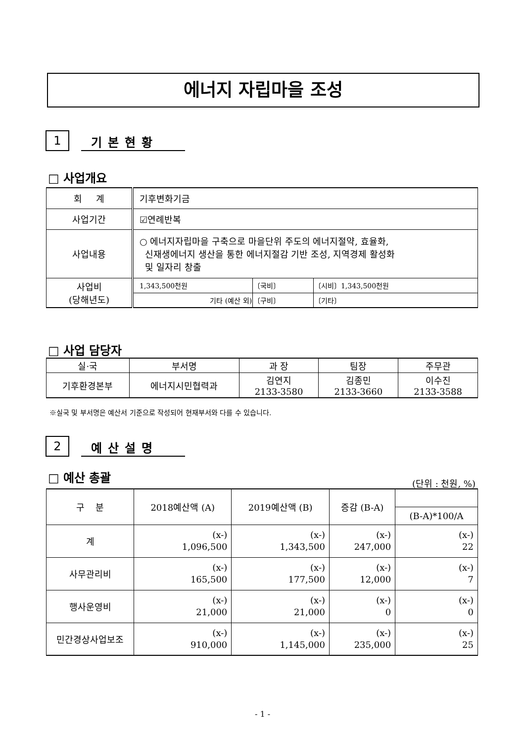에너지 자립마을 조성
1 기본현황
□ 사업개요
| 회 계 | 기후변화기금 | | |
| 사업기간 | ☑연례반복 | | |
| 사업내용 | ○ 에너지자립마을 구축으로 마을단위 주도의 에너지절약, 효율화, 신재생에너지 생산을 통한 에너지절감 기반 조성, 지역경제 활성화 및 일자리 창출 | | |
| 사업비 (당해년도) | 1,343,500천원 | 〔국비〕 | 〔시비〕1,343,500천원 |
| | 기타 (예산 외) | 〔구비〕 | 〔기타〕 |
□ 사업 담당자
| 실·국 | 부서명 | 과 장 | 팀장 | 주무관 |
| 기후환경본부 | 에너지시민협력과 | 김연지 2133-3580 | 김종민 2133-3660 | 이수진 2133-3588 |
※실국 및 부서명은 예산서 기준으로 작성되어 현재부서와 다를 수 있습니다.
2 예산설명
□ 예산 총괄 (단위 : 천원, %)
| 구 분 | 2018예산액 (A) | 2019예산액 (B) | 증감 (B-A) | |
| --- | --- | --- | --- | --- |
| | | | | (B-A)*100/A |
| 계 | (x-) 1,096,500 | (x-) 1,343,500 | (x-) 247,000 | (x-) 22 |
| 사무관리비 | (x-) 165,500 | (x-) 177,500 | (x-) 12,000 | (x-) 7 |
| 행사운영비 | (x-) 21,000 | (x-) 21,000 | (x-) 0 | (x-) 0 |
| 민간경상사업보조 | (x-) 910,000 | (x-) 1,145,000 | (x-) 235,000 | (x-) 25 |
- 1 -